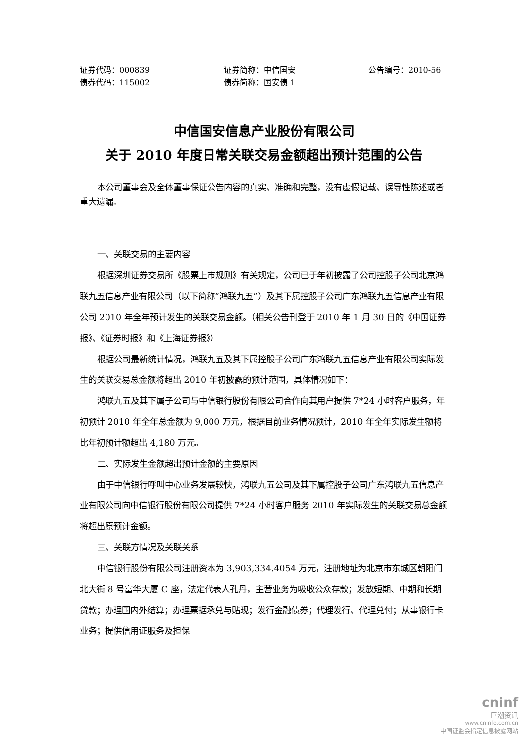证券代码：000839 证券简称：中信国安 公告编号：2010-56
债券代码：115002 债券简称：国安债 1
中信国安信息产业股份有限公司
关于 2010 年度日常关联交易金额超出预计范围的公告
本公司董事会及全体董事保证公告内容的真实、准确和完整，没有虚假记载、误导性陈述或者重大遗漏。
一、关联交易的主要内容
根据深圳证券交易所《股票上市规则》有关规定，公司已于年初披露了公司控股子公司北京鸿联九五信息产业有限公司（以下简称“鸿联九五”）及其下属控股子公司广东鸿联九五信息产业有限公司 2010 年全年预计发生的关联交易金额。（相关公告刊登于 2010 年 1 月 30 日的《中国证券报》、《证券时报》和《上海证券报》）
根据公司最新统计情况，鸿联九五及其下属控股子公司广东鸿联九五信息产业有限公司实际发生的关联交易总金额将超出 2010 年初披露的预计范围，具体情况如下：
鸿联九五及其下属子公司与中信银行股份有限公司合作向其用户提供 7*24 小时客户服务，年初预计 2010 年全年总金额为 9,000 万元，根据目前业务情况预计，2010 年全年实际发生额将比年初预计额超出 4,180 万元。
二、实际发生金额超出预计金额的主要原因
由于中信银行呼叫中心业务发展较快，鸿联九五公司及其下属控股子公司广东鸿联九五信息产业有限公司向中信银行股份有限公司提供 7*24 小时客户服务 2010 年实际发生的关联交易总金额将超出原预计金额。
三、关联方情况及关联关系
中信银行股份有限公司注册资本为 3,903,334.4054 万元，注册地址为北京市东城区朝阳门北大街 8 号富华大厦 C 座，法定代表人孔丹，主营业务为吸收公众存款；发放短期、中期和长期贷款；办理国内外结算；办理票据承兑与贴现；发行金融债券；代理发行、代理兑付；从事银行卡业务；提供信用证服务及担保
cninf
巨潮资讯
www.cninfo.com.cn
中国证监会指定信息披露网站